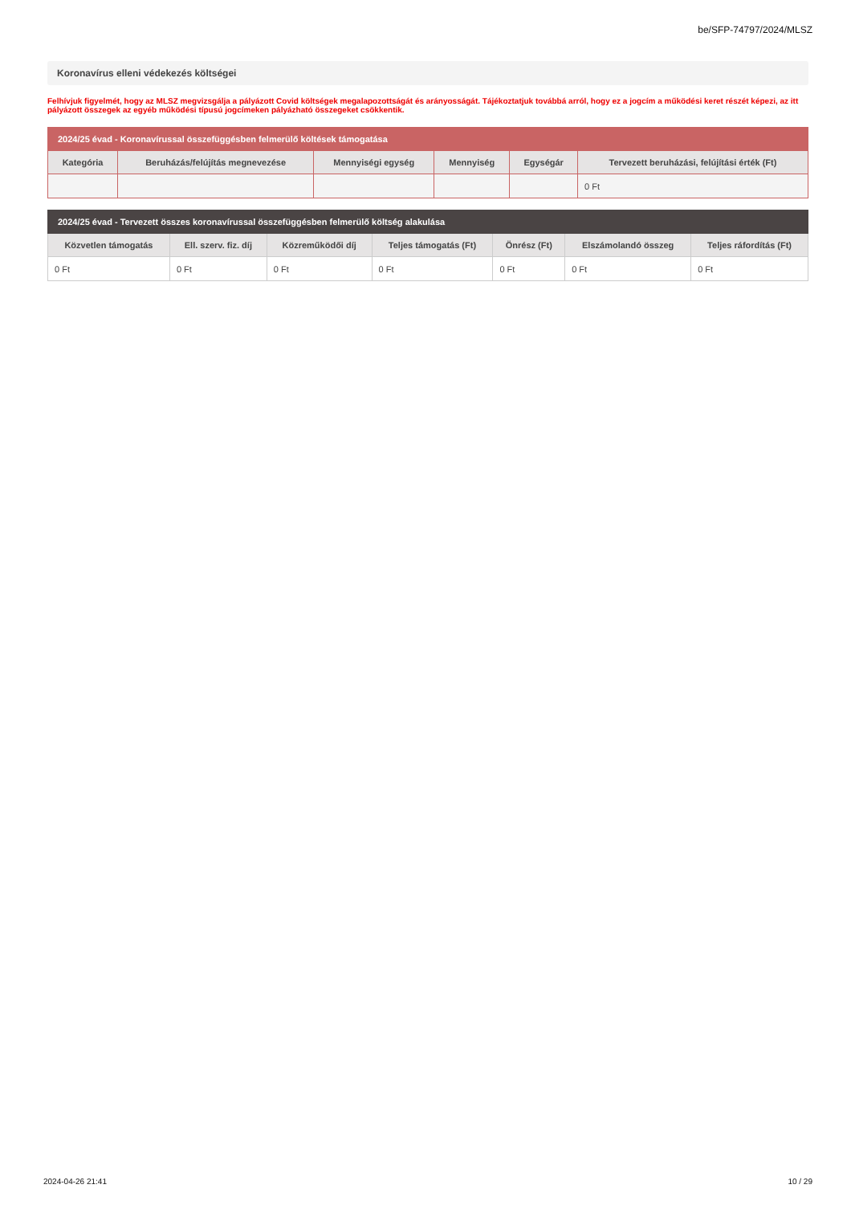be/SFP-74797/2024/MLSZ
Koronavírus elleni védekezés költségei
Felhívjuk figyelmét, hogy az MLSZ megvizsgálja a pályázott Covid költségek megalapozottságát és arányosságát. Tájékoztatjuk továbbá arról, hogy ez a jogcím a működési keret részét képezi, az itt pályázott összegek az egyéb működési típusú jogcímeken pályázható összegeket csökkentik.
| 2024/25 évad - Koronavírussal összefüggésben felmerülő költések támogatása | | | | | |
| --- | --- | --- | --- | --- | --- |
| Kategória | Beruházás/felújítás megnevezése | Mennyiségi egység | Mennyiség | Egységár | Tervezett beruházási, felújítási érték (Ft) |
| | | | | | 0 Ft |
| 2024/25 évad - Tervezett összes koronavírussal összefüggésben felmerülő költség alakulása | | | | | | |
| --- | --- | --- | --- | --- | --- | --- |
| Közvetlen támogatás | Ell. szerv. fiz. díj | Közreműködői díj | Teljes támogatás (Ft) | Önrész (Ft) | Elszámolandó összeg | Teljes ráfordítás (Ft) |
| 0 Ft | 0 Ft | 0 Ft | 0 Ft | 0 Ft | 0 Ft | 0 Ft |
2024-04-26 21:41 10 / 29